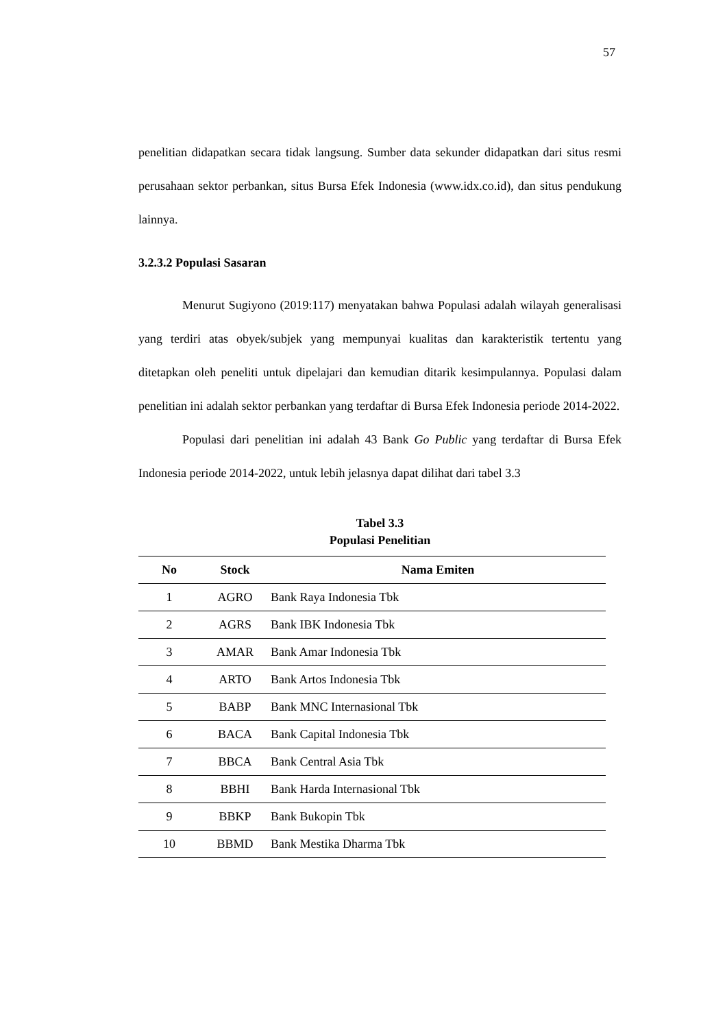57
penelitian didapatkan secara tidak langsung. Sumber data sekunder didapatkan dari situs resmi perusahaan sektor perbankan, situs Bursa Efek Indonesia (www.idx.co.id), dan situs pendukung lainnya.
3.2.3.2 Populasi Sasaran
Menurut Sugiyono (2019:117) menyatakan bahwa Populasi adalah wilayah generalisasi yang terdiri atas obyek/subjek yang mempunyai kualitas dan karakteristik tertentu yang ditetapkan oleh peneliti untuk dipelajari dan kemudian ditarik kesimpulannya. Populasi dalam penelitian ini adalah sektor perbankan yang terdaftar di Bursa Efek Indonesia periode 2014-2022.
Populasi dari penelitian ini adalah 43 Bank Go Public yang terdaftar di Bursa Efek Indonesia periode 2014-2022, untuk lebih jelasnya dapat dilihat dari tabel 3.3
Tabel 3.3
Populasi Penelitian
| No | Stock | Nama Emiten |
| --- | --- | --- |
| 1 | AGRO | Bank Raya Indonesia Tbk |
| 2 | AGRS | Bank IBK Indonesia Tbk |
| 3 | AMAR | Bank Amar Indonesia Tbk |
| 4 | ARTO | Bank Artos Indonesia Tbk |
| 5 | BABP | Bank MNC Internasional Tbk |
| 6 | BACA | Bank Capital Indonesia Tbk |
| 7 | BBCA | Bank Central Asia Tbk |
| 8 | BBHI | Bank Harda Internasional Tbk |
| 9 | BBKP | Bank Bukopin Tbk |
| 10 | BBMD | Bank Mestika Dharma Tbk |